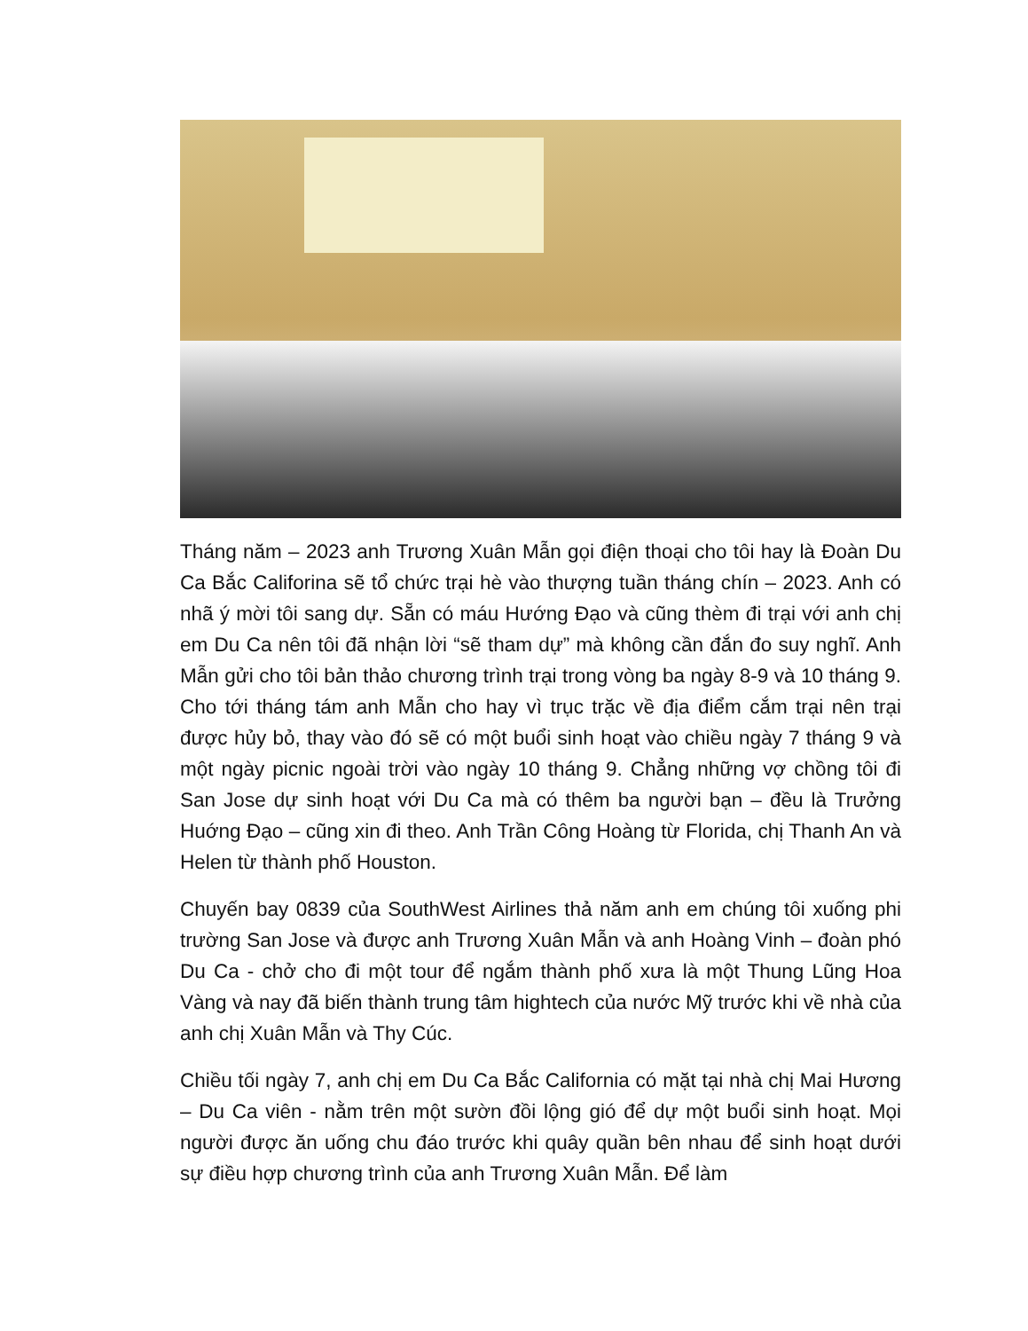Tháng năm – 2023 anh Trương Xuân Mẫn gọi điện thoại cho tôi hay là Đoàn Du Ca Bắc Califorina sẽ tổ chức trại hè vào thượng tuần tháng chín – 2023. Anh có nhã ý mời tôi sang dự. Sẵn có máu Hướng Đạo và cũng thèm đi trại với anh chị em Du Ca nên tôi đã nhận lời “sẽ tham dự” mà không cần đắn đo suy nghĩ. Anh Mẫn gửi cho tôi bản thảo chương trình trại trong vòng ba ngày 8-9 và 10 tháng 9. Cho tới tháng tám anh Mẫn cho hay vì trục trặc về địa điểm cắm trại nên trại được hủy bỏ, thay vào đó sẽ có một buổi sinh hoạt vào chiều ngày 7 tháng 9 và một ngày picnic ngoài trời vào ngày 10 tháng 9. Chẳng những vợ chồng tôi đi San Jose dự sinh hoạt với Du Ca mà có thêm ba người bạn – đều là Trưởng Huớng Đạo – cũng xin đi theo. Anh Trần Công Hoàng từ Florida, chị Thanh An và Helen từ thành phố Houston.
Chuyến bay 0839 của SouthWest Airlines thả năm anh em chúng tôi xuống phi trường San Jose và được anh Trương Xuân Mẫn và anh Hoàng Vinh – đoàn phó Du Ca - chở cho đi một tour để ngắm thành phố xưa là một Thung Lũng Hoa Vàng và nay đã biến thành trung tâm hightech của nước Mỹ trước khi về nhà của anh chị Xuân Mẫn và Thy Cúc.
Chiều tối ngày 7, anh chị em Du Ca Bắc California có mặt tại nhà chị Mai Hương – Du Ca viên - nằm trên một sườn đồi lộng gió để dự một buổi sinh hoạt. Mọi người được ăn uống chu đáo trước khi quây quần bên nhau để sinh hoạt dưới sự điều hợp chương trình của anh Trương Xuân Mẫn. Để làm